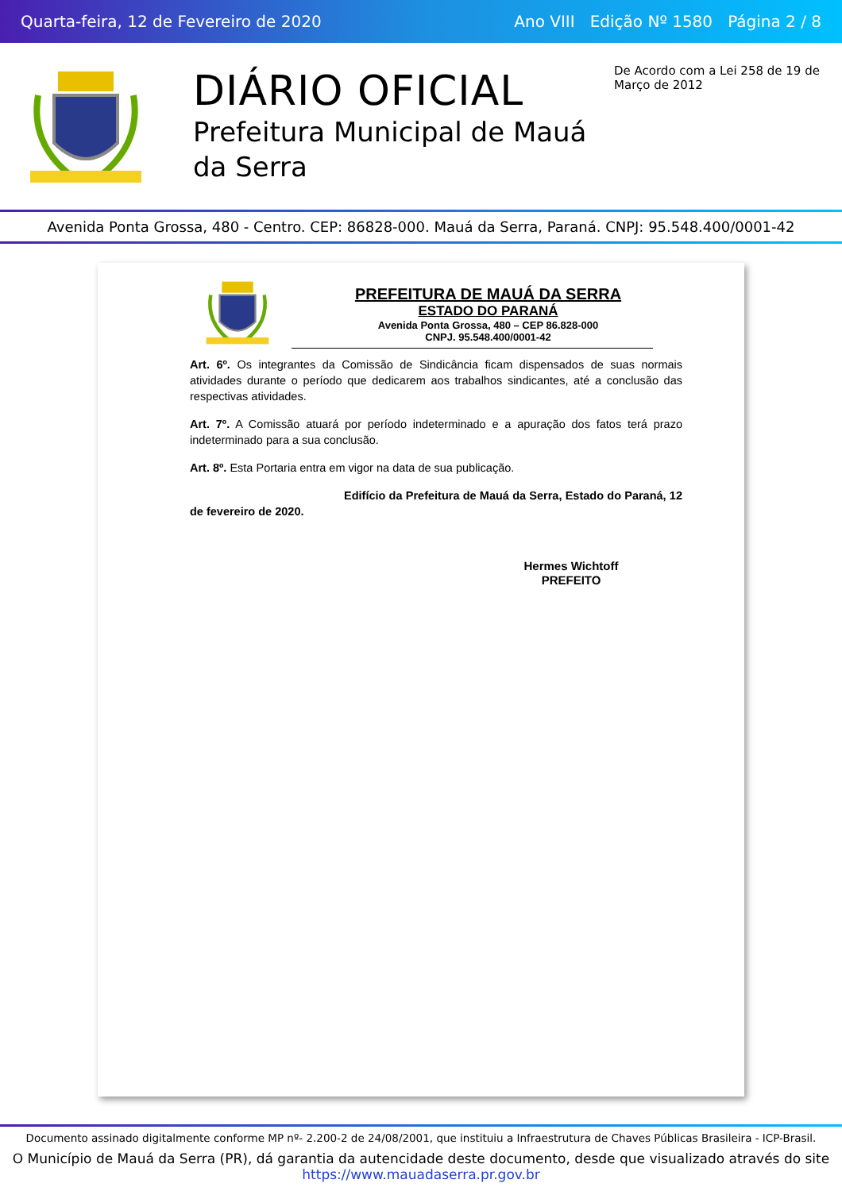Quarta-feira, 12 de Fevereiro de 2020 Ano VIII Edição Nº 1580 Página 2 / 8
DIÁRIO OFICIAL
Prefeitura Municipal de Mauá da Serra
De Acordo com a Lei 258 de 19 de Março de 2012
Avenida Ponta Grossa, 480 - Centro. CEP: 86828-000. Mauá da Serra, Paraná. CNPJ: 95.548.400/0001-42
PREFEITURA DE MAUÁ DA SERRA
ESTADO DO PARANÁ
Avenida Ponta Grossa, 480 – CEP 86.828-000
CNPJ. 95.548.400/0001-42
Art. 6º. Os integrantes da Comissão de Sindicância ficam dispensados de suas normais atividades durante o período que dedicarem aos trabalhos sindicantes, até a conclusão das respectivas atividades.
Art. 7º. A Comissão atuará por período indeterminado e a apuração dos fatos terá prazo indeterminado para a sua conclusão.
Art. 8º. Esta Portaria entra em vigor na data de sua publicação.
Edifício da Prefeitura de Mauá da Serra, Estado do Paraná, 12 de fevereiro de 2020.
Hermes Wichtoff
PREFEITO
Documento assinado digitalmente conforme MP nº- 2.200-2 de 24/08/2001, que instituiu a Infraestrutura de Chaves Públicas Brasileira - ICP-Brasil.
O Município de Mauá da Serra (PR), dá garantia da autencidade deste documento, desde que visualizado através do site https://www.mauadaserra.pr.gov.br